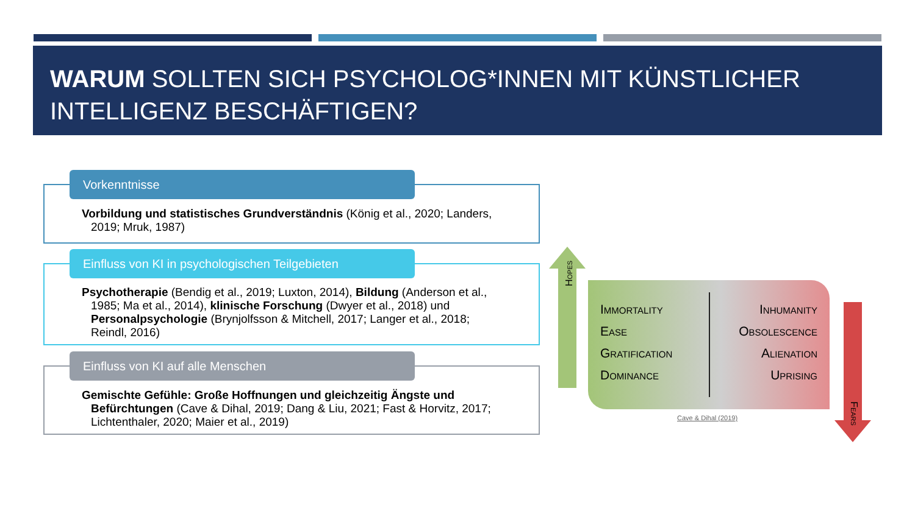WARUM SOLLTEN SICH PSYCHOLOG*INNEN MIT KÜNSTLICHER INTELLIGENZ BESCHÄFTIGEN?
Vorkenntnisse
Vorbildung und statistisches Grundverständnis (König et al., 2020; Landers, 2019; Mruk, 1987)
Einfluss von KI in psychologischen Teilgebieten
Psychotherapie (Bendig et al., 2019; Luxton, 2014), Bildung (Anderson et al., 1985; Ma et al., 2014), klinische Forschung (Dwyer et al., 2018) und Personalpsychologie (Brynjolfsson & Mitchell, 2017; Langer et al., 2018; Reindl, 2016)
Einfluss von KI auf alle Menschen
Gemischte Gefühle: Große Hoffnungen und gleichzeitig Ängste und Befürchtungen (Cave & Dihal, 2019; Dang & Liu, 2021; Fast & Horvitz, 2017; Lichtenthaler, 2020; Maier et al., 2019)
Hopes
Fears
Immortality
Ease
Gratification
Dominance
Inhumanity
Obsolescence
Alienation
Uprising
Cave & Dihal (2019)